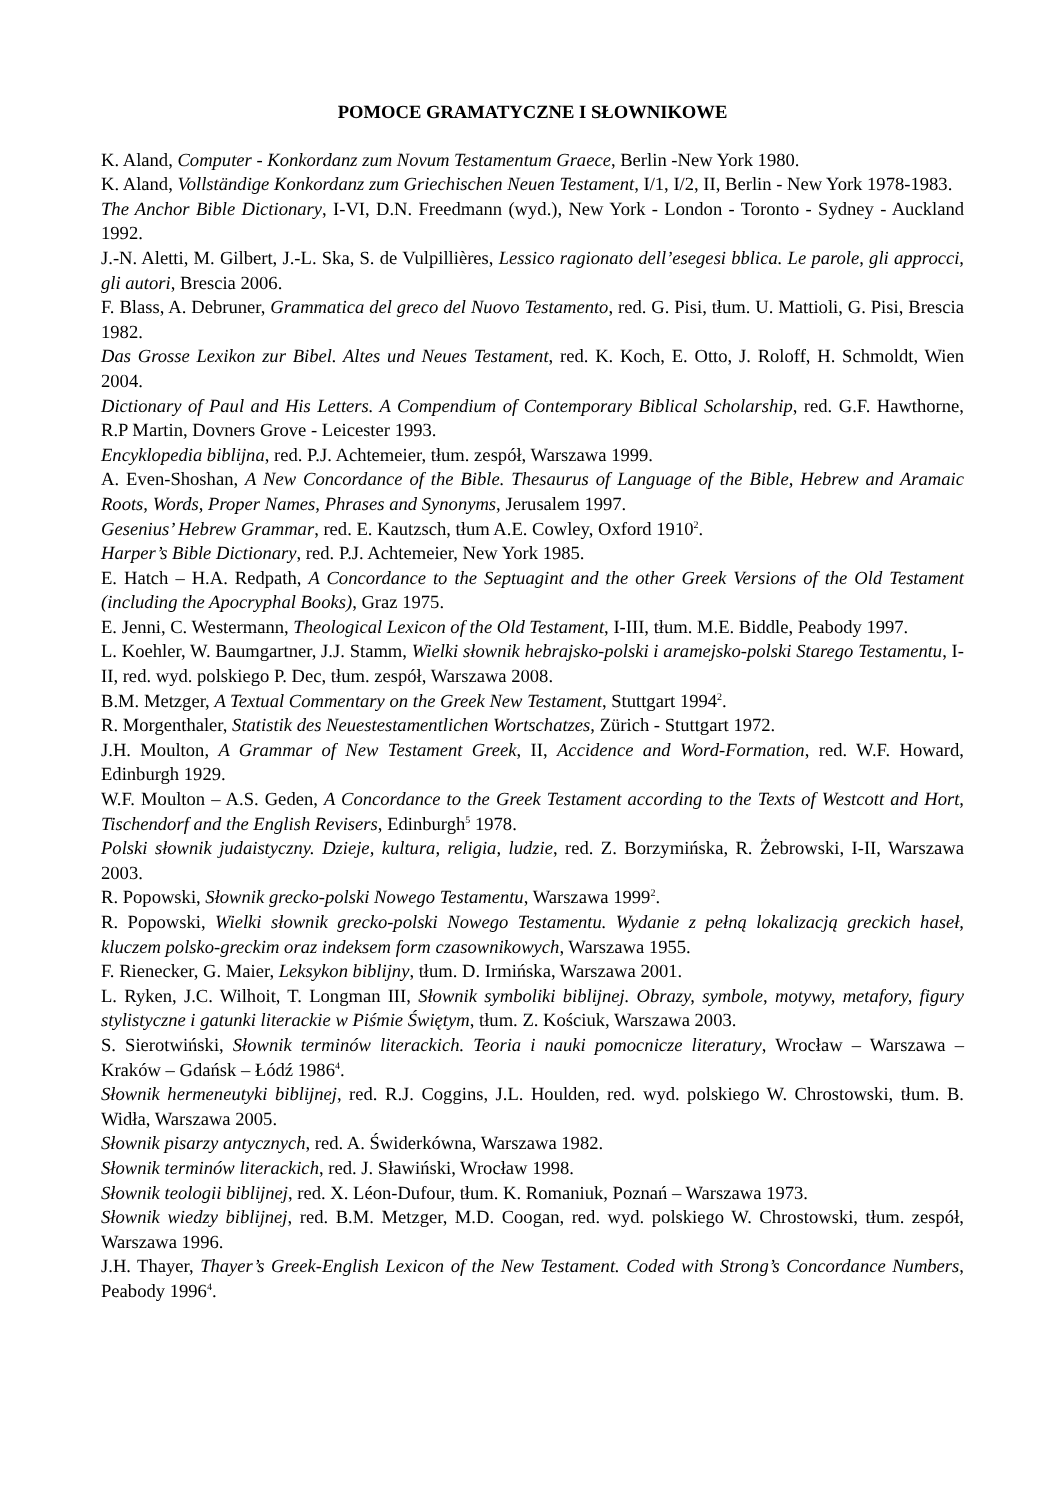POMOCE GRAMATYCZNE I SŁOWNIKOWE
K. Aland, Computer - Konkordanz zum Novum Testamentum Graece, Berlin -New York 1980.
K. Aland, Vollständige Konkordanz zum Griechischen Neuen Testament, I/1, I/2, II, Berlin - New York 1978-1983.
The Anchor Bible Dictionary, I-VI, D.N. Freedmann (wyd.), New York - London - Toronto - Sydney - Auckland 1992.
J.-N. Aletti, M. Gilbert, J.-L. Ska, S. de Vulpillières, Lessico ragionato dell’esegesi bblica. Le parole, gli approcci, gli autori, Brescia 2006.
F. Blass, A. Debruner, Grammatica del greco del Nuovo Testamento, red. G. Pisi, tłum. U. Mattioli, G. Pisi, Brescia 1982.
Das Grosse Lexikon zur Bibel. Altes und Neues Testament, red. K. Koch, E. Otto, J. Roloff, H. Schmoldt, Wien 2004.
Dictionary of Paul and His Letters. A Compendium of Contemporary Biblical Scholarship, red. G.F. Hawthorne, R.P Martin, Dovners Grove - Leicester 1993.
Encyklopedia biblijna, red. P.J. Achtemeier, tłum. zespół, Warszawa 1999.
A. Even-Shoshan, A New Concordance of the Bible. Thesaurus of Language of the Bible, Hebrew and Aramaic Roots, Words, Proper Names, Phrases and Synonyms, Jerusalem 1997.
Gesenius’ Hebrew Grammar, red. E. Kautzsch, tłum A.E. Cowley, Oxford 1910<sup>2</sup>.
Harper’s Bible Dictionary, red. P.J. Achtemeier, New York 1985.
E. Hatch – H.A. Redpath, A Concordance to the Septuagint and the other Greek Versions of the Old Testament (including the Apocryphal Books), Graz 1975.
E. Jenni, C. Westermann, Theological Lexicon of the Old Testament, I-III, tłum. M.E. Biddle, Peabody 1997.
L. Koehler, W. Baumgartner, J.J. Stamm, Wielki słownik hebrajsko-polski i aramejsko-polski Starego Testamentu, I-II, red. wyd. polskiego P. Dec, tłum. zespół, Warszawa 2008.
B.M. Metzger, A Textual Commentary on the Greek New Testament, Stuttgart 1994<sup>2</sup>.
R. Morgenthaler, Statistik des Neuestestamentlichen Wortschatzes, Zürich - Stuttgart 1972.
J.H. Moulton, A Grammar of New Testament Greek, II, Accidence and Word-Formation, red. W.F. Howard, Edinburgh 1929.
W.F. Moulton – A.S. Geden, A Concordance to the Greek Testament according to the Texts of Westcott and Hort, Tischendorf and the English Revisers, Edinburgh<sup>5</sup> 1978.
Polski słownik judaistyczny. Dzieje, kultura, religia, ludzie, red. Z. Borzymińska, R. Żebrowski, I-II, Warszawa 2003.
R. Popowski, Słownik grecko-polski Nowego Testamentu, Warszawa 1999<sup>2</sup>.
R. Popowski, Wielki słownik grecko-polski Nowego Testamentu. Wydanie z pełną lokalizacją greckich haseł, kluczem polsko-greckim oraz indeksem form czasownikowych, Warszawa 1955.
F. Rienecker, G. Maier, Leksykon biblijny, tłum. D. Irmińska, Warszawa 2001.
L. Ryken, J.C. Wilhoit, T. Longman III, Słownik symboliki biblijnej. Obrazy, symbole, motywy, metafory, figury stylistyczne i gatunki literackie w Piśmie Świętym, tłum. Z. Kościuk, Warszawa 2003.
S. Sierotwiński, Słownik terminów literackich. Teoria i nauki pomocnicze literatury, Wrocław – Warszawa – Kraków – Gdańsk – Łódź 1986<sup>4</sup>.
Słownik hermeneutyki biblijnej, red. R.J. Coggins, J.L. Houlden, red. wyd. polskiego W. Chrostowski, tłum. B. Widła, Warszawa 2005.
Słownik pisarzy antycznych, red. A. Świderkówna, Warszawa 1982.
Słownik terminów literackich, red. J. Sławiński, Wrocław 1998.
Słownik teologii biblijnej, red. X. Léon-Dufour, tłum. K. Romaniuk, Poznań – Warszawa 1973.
Słownik wiedzy biblijnej, red. B.M. Metzger, M.D. Coogan, red. wyd. polskiego W. Chrostowski, tłum. zespół, Warszawa 1996.
J.H. Thayer, Thayer’s Greek-English Lexicon of the New Testament. Coded with Strong’s Concordance Numbers, Peabody 1996<sup>4</sup>.